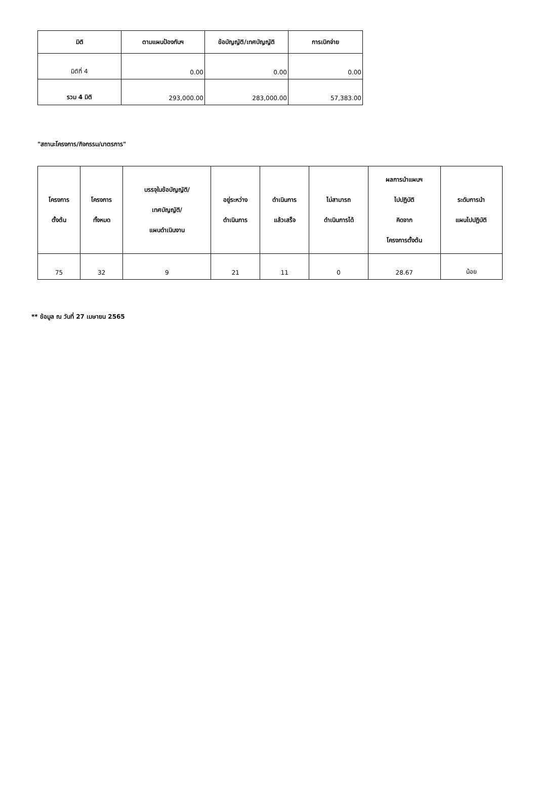| มิติ | ตามแผนป้องกันฯ | ข้อบัญญัติ/เทศบัญญัติ | การเบิกจ่าย |
| --- | --- | --- | --- |
| มิติที่ 4 | 0.00 | 0.00 | 0.00 |
| รวม 4 มิติ | 293,000.00 | 283,000.00 | 57,383.00 |
"สถานะโครงการ/กิจกรรม/มาตรการ"
| โครงการ ตั้งต้น | โครงการ ทั้งหมด | บรรจุในข้อบัญญัติ/ เทศบัญญัติ/ แผนดำเนินงาน | อยู่ระหว่าง ดำเนินการ | ดำเนินการ แล้วเสร็จ | ไม่สามารถ ดำเนินการได้ | ผลการนำแผนฯ ไปปฏิบัติ คิดจาก โครงการตั้งต้น | ระดับการนำ แผนไปปฏิบัติ |
| --- | --- | --- | --- | --- | --- | --- | --- |
| 75 | 32 | 9 | 21 | 11 | 0 | 28.67 | น้อย |
** ข้อมูล ณ วันที่ 27 เมษายน 2565